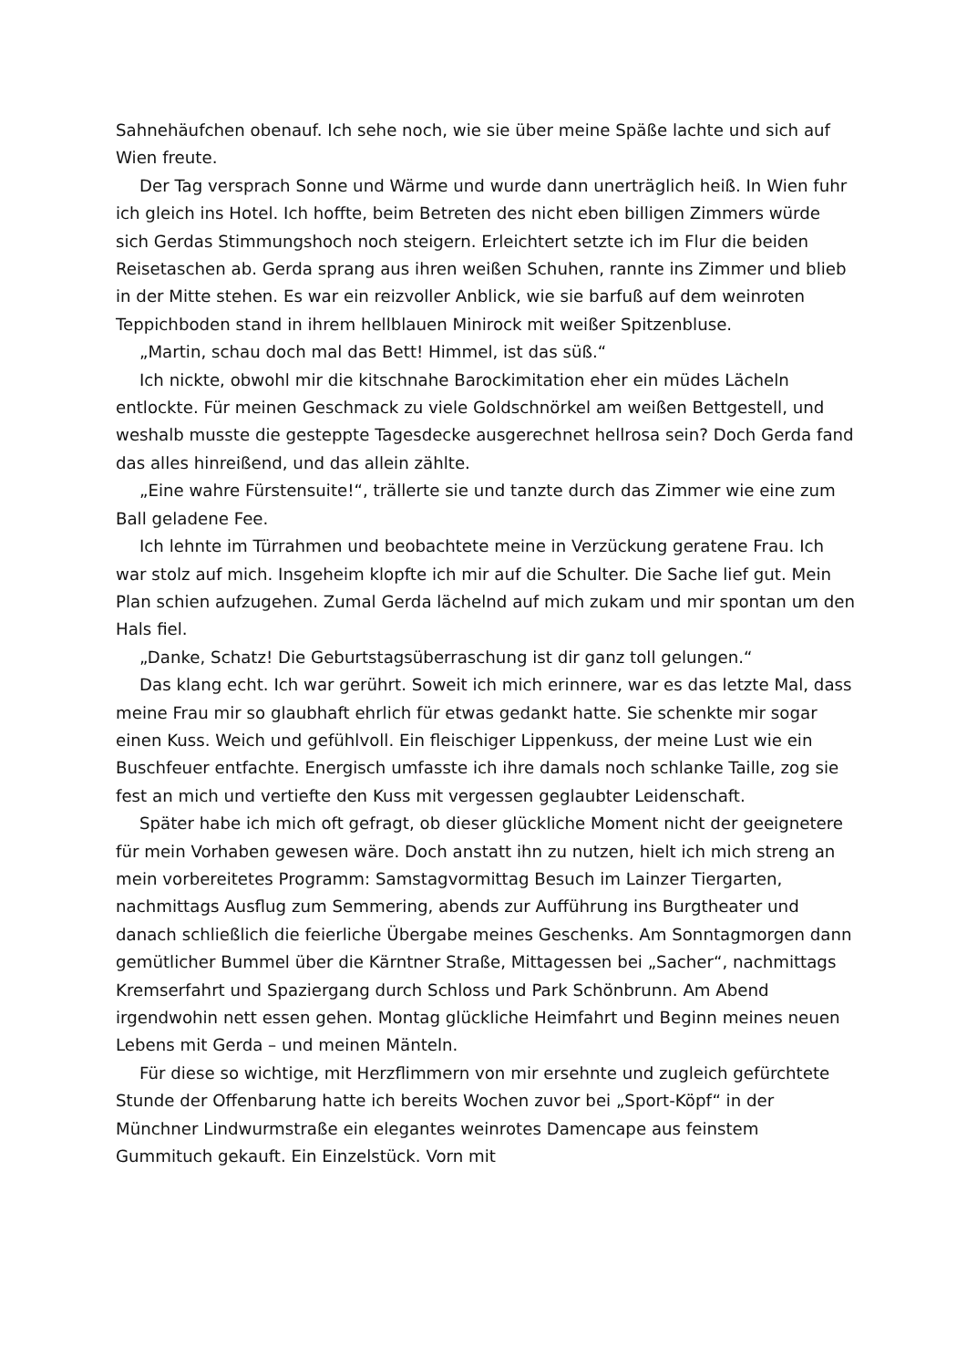Sahnehäufchen obenauf. Ich sehe noch, wie sie über meine Späße lachte und sich auf Wien freute.
Der Tag versprach Sonne und Wärme und wurde dann unerträglich heiß. In Wien fuhr ich gleich ins Hotel. Ich hoffte, beim Betreten des nicht eben billigen Zimmers würde sich Gerdas Stimmungshoch noch steigern. Erleichtert setzte ich im Flur die beiden Reisetaschen ab. Gerda sprang aus ihren weißen Schuhen, rannte ins Zimmer und blieb in der Mitte stehen. Es war ein reizvoller Anblick, wie sie barfuß auf dem weinroten Teppichboden stand in ihrem hellblauen Minirock mit weißer Spitzenbluse.
„Martin, schau doch mal das Bett! Himmel, ist das süß.“
Ich nickte, obwohl mir die kitschnahe Barockimitation eher ein müdes Lächeln entlockte. Für meinen Geschmack zu viele Goldschnörkel am weißen Bettgestell, und weshalb musste die gesteppte Tagesdecke ausgerechnet hellrosa sein? Doch Gerda fand das alles hinreißend, und das allein zählte.
„Eine wahre Fürstensuite!“, trällerte sie und tanzte durch das Zimmer wie eine zum Ball geladene Fee.
Ich lehnte im Türrahmen und beobachtete meine in Verzückung geratene Frau. Ich war stolz auf mich. Insgeheim klopfte ich mir auf die Schulter. Die Sache lief gut. Mein Plan schien aufzugehen. Zumal Gerda lächelnd auf mich zukam und mir spontan um den Hals fiel.
„Danke, Schatz! Die Geburtstagsüberraschung ist dir ganz toll gelungen.“
Das klang echt. Ich war gerührt. Soweit ich mich erinnere, war es das letzte Mal, dass meine Frau mir so glaubhaft ehrlich für etwas gedankt hatte. Sie schenkte mir sogar einen Kuss. Weich und gefühlvoll. Ein fleischiger Lippenkuss, der meine Lust wie ein Buschfeuer entfachte. Energisch umfasste ich ihre damals noch schlanke Taille, zog sie fest an mich und vertiefte den Kuss mit vergessen geglaubter Leidenschaft.
Später habe ich mich oft gefragt, ob dieser glückliche Moment nicht der geeignetere für mein Vorhaben gewesen wäre. Doch anstatt ihn zu nutzen, hielt ich mich streng an mein vorbereitetes Programm: Samstagvormittag Besuch im Lainzer Tiergarten, nachmittags Ausflug zum Semmering, abends zur Aufführung ins Burgtheater und danach schließlich die feierliche Übergabe meines Geschenks. Am Sonntagmorgen dann gemütlicher Bummel über die Kärntner Straße, Mittagessen bei „Sacher“, nachmittags Kremserfahrt und Spaziergang durch Schloss und Park Schönbrunn. Am Abend irgendwohin nett essen gehen. Montag glückliche Heimfahrt und Beginn meines neuen Lebens mit Gerda – und meinen Mänteln.
Für diese so wichtige, mit Herzflimmern von mir ersehnte und zugleich gefürchtete Stunde der Offenbarung hatte ich bereits Wochen zuvor bei „Sport-Köpf“ in der Münchner Lindwurmstraße ein elegantes weinrotes Damencape aus feinstem Gummituch gekauft. Ein Einzelstück. Vorn mit